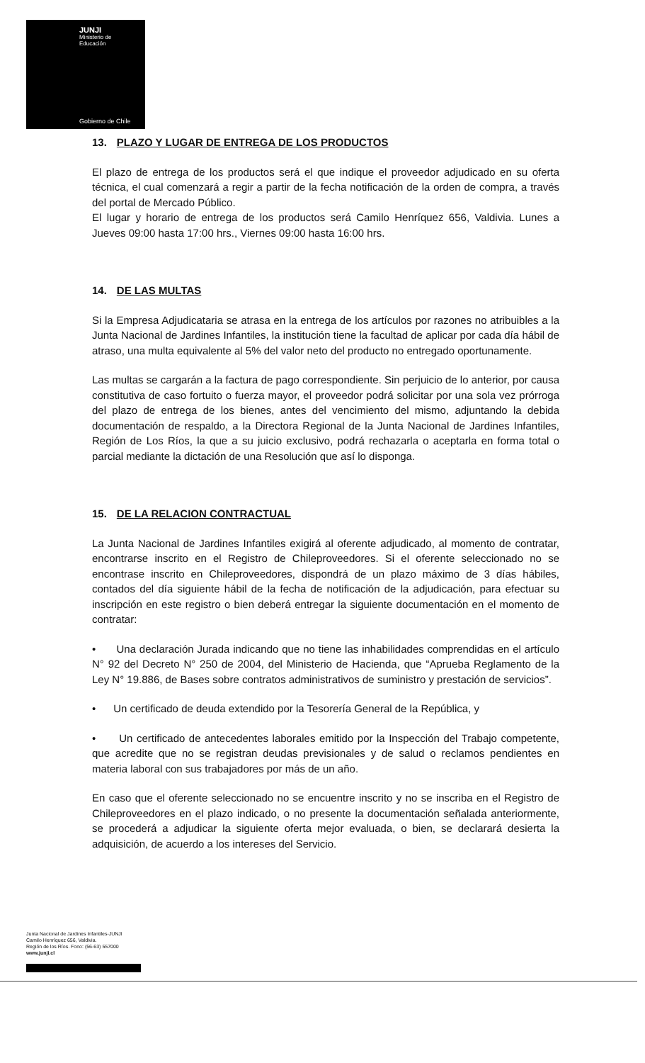JUNJI
Ministerio de
Educación
Gobierno de Chile
13. PLAZO Y LUGAR DE ENTREGA DE LOS PRODUCTOS
El plazo de entrega de los productos será el que indique el proveedor adjudicado en su oferta técnica, el cual comenzará a regir a partir de la fecha notificación de la orden de compra, a través del portal de Mercado Público.
El lugar y horario de entrega de los productos será Camilo Henríquez 656, Valdivia. Lunes a Jueves 09:00 hasta 17:00 hrs., Viernes 09:00 hasta 16:00 hrs.
14. DE LAS MULTAS
Si la Empresa Adjudicataria se atrasa en la entrega de los artículos por razones no atribuibles a la Junta Nacional de Jardines Infantiles, la institución tiene la facultad de aplicar por cada día hábil de atraso, una multa equivalente al 5% del valor neto del producto no entregado oportunamente.
Las multas se cargarán a la factura de pago correspondiente. Sin perjuicio de lo anterior, por causa constitutiva de caso fortuito o fuerza mayor, el proveedor podrá solicitar por una sola vez prórroga del plazo de entrega de los bienes, antes del vencimiento del mismo, adjuntando la debida documentación de respaldo, a la Directora Regional de la Junta Nacional de Jardines Infantiles, Región de Los Ríos, la que a su juicio exclusivo, podrá rechazarla o aceptarla en forma total o parcial mediante la dictación de una Resolución que así lo disponga.
15. DE LA RELACION CONTRACTUAL
La Junta Nacional de Jardines Infantiles exigirá al oferente adjudicado, al momento de contratar, encontrarse inscrito en el Registro de Chileproveedores. Si el oferente seleccionado no se encontrase inscrito en Chileproveedores, dispondrá de un plazo máximo de 3 días hábiles, contados del día siguiente hábil de la fecha de notificación de la adjudicación, para efectuar su inscripción en este registro o bien deberá entregar la siguiente documentación en el momento de contratar:
• Una declaración Jurada indicando que no tiene las inhabilidades comprendidas en el artículo N° 92 del Decreto N° 250 de 2004, del Ministerio de Hacienda, que “Aprueba Reglamento de la Ley N° 19.886, de Bases sobre contratos administrativos de suministro y prestación de servicios”.
• Un certificado de deuda extendido por la Tesorería General de la República, y
• Un certificado de antecedentes laborales emitido por la Inspección del Trabajo competente, que acredite que no se registran deudas previsionales y de salud o reclamos pendientes en materia laboral con sus trabajadores por más de un año.
En caso que el oferente seleccionado no se encuentre inscrito y no se inscriba en el Registro de Chileproveedores en el plazo indicado, o no presente la documentación señalada anteriormente, se procederá a adjudicar la siguiente oferta mejor evaluada, o bien, se declarará desierta la adquisición, de acuerdo a los intereses del Servicio.
Junta Nacional de Jardines Infantiles-JUNJI
Camilo Henríquez 656, Valdivia.
Región de los Ríos. Fono: (56-63) 557000
www.junji.cl